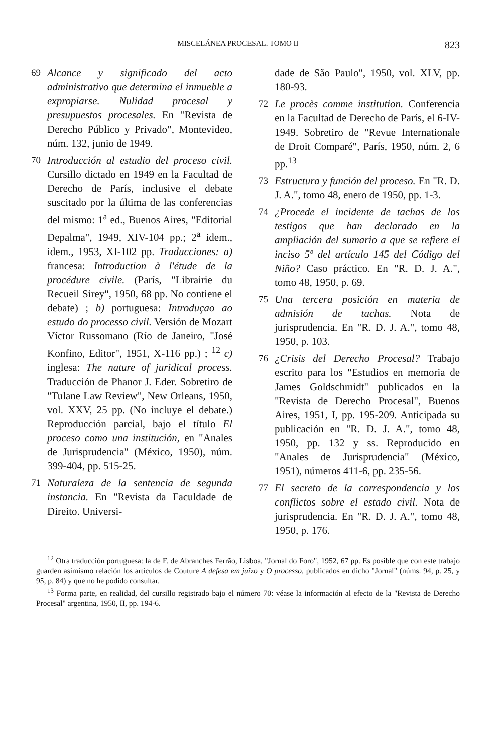MISCELÁNEA PROCESAL. TOMO II 823
69 Alcance y significado del acto administrativo que determina el inmueble a expropiarse. Nulidad procesal y presupuestos procesales. En "Revista de Derecho Público y Privado", Montevideo, núm. 132, junio de 1949.
70 Introducción al estudio del proceso civil. Cursillo dictado en 1949 en la Facultad de Derecho de París, inclusive el debate suscitado por la última de las conferencias del mismo: 1<sup>a</sup> ed., Buenos Aires, "Editorial Depalma", 1949, XIV-104 pp.; 2<sup>a</sup> idem., idem., 1953, XI-102 pp. Traducciones: a) francesa: Introduction à l'étude de la procédure civile. (París, "Librairie du Recueil Sirey", 1950, 68 pp. No contiene el debate) ; b) portuguesa: Introduçāo āo estudo do processo civil. Versión de Mozart Víctor Russomano (Río de Janeiro, "José Konfino, Editor", 1951, X-116 pp.) ; <sup>12</sup> c) inglesa: The nature of juridical process. Traducción de Phanor J. Eder. Sobretiro de "Tulane Law Review", New Orleans, 1950, vol. XXV, 25 pp. (No incluye el debate.) Reproducción parcial, bajo el título El proceso como una institución, en "Anales de Jurisprudencia" (México, 1950), núm. 399-404, pp. 515-25.
71 Naturaleza de la sentencia de segunda instancia. En "Revista da Faculdade de Direito. Universi-
dade de São Paulo", 1950, vol. XLV, pp. 180-93.
72 Le procès comme institution. Conferencia en la Facultad de Derecho de París, el 6-IV-1949. Sobretiro de "Revue Internationale de Droit Comparé", París, 1950, núm. 2, 6 pp.<sup>13</sup>
73 Estructura y función del proceso. En "R. D. J. A.", tomo 48, enero de 1950, pp. 1-3.
74 ¿Procede el incidente de tachas de los testigos que han declarado en la ampliación del sumario a que se refiere el inciso 5º del artículo 145 del Código del Niño? Caso práctico. En "R. D. J. A.", tomo 48, 1950, p. 69.
75 Una tercera posición en materia de admisión de tachas. Nota de jurisprudencia. En "R. D. J. A.", tomo 48, 1950, p. 103.
76 ¿Crisis del Derecho Procesal? Trabajo escrito para los "Estudios en memoria de James Goldschmidt" publicados en la "Revista de Derecho Procesal", Buenos Aires, 1951, I, pp. 195-209. Anticipada su publicación en "R. D. J. A.", tomo 48, 1950, pp. 132 y ss. Reproducido en "Anales de Jurisprudencia" (México, 1951), números 411-6, pp. 235-56.
77 El secreto de la correspondencia y los conflictos sobre el estado civil. Nota de jurisprudencia. En "R. D. J. A.", tomo 48, 1950, p. 176.
<sup>12</sup> Otra traducción portuguesa: la de F. de Abranches Ferrão, Lisboa, "Jornal do Foro", 1952, 67 pp. Es posible que con este trabajo guarden asimismo relación los artículos de Couture A defesa em juizo y O processo, publicados en dicho "Jornal" (núms. 94, p. 25, y 95, p. 84) y que no he podido consultar.
<sup>13</sup> Forma parte, en realidad, del cursillo registrado bajo el número 70: véase la información al efecto de la "Revista de Derecho Procesal" argentina, 1950, II, pp. 194-6.